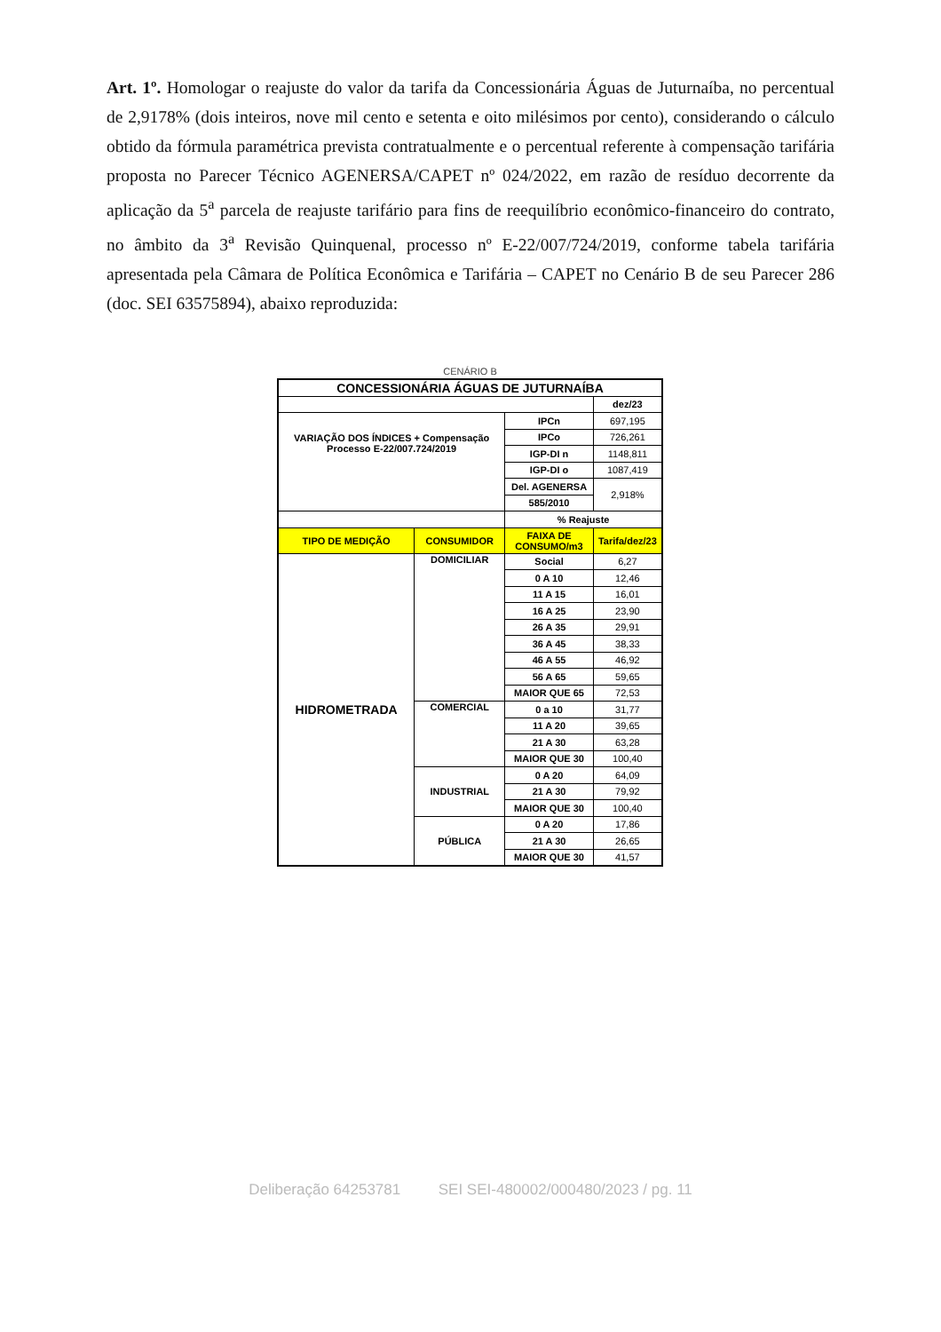Art. 1º. Homologar o reajuste do valor da tarifa da Concessionária Águas de Juturnaíba, no percentual de 2,9178% (dois inteiros, nove mil cento e setenta e oito milésimos por cento), considerando o cálculo obtido da fórmula paramétrica prevista contratualmente e o percentual referente à compensação tarifária proposta no Parecer Técnico AGENERSA/CAPET nº 024/2022, em razão de resíduo decorrente da aplicação da 5<sup>a</sup> parcela de reajuste tarifário para fins de reequilíbrio econômico-financeiro do contrato, no âmbito da 3<sup>a</sup> Revisão Quinquenal, processo nº E-22/007/724/2019, conforme tabela tarifária apresentada pela Câmara de Política Econômica e Tarifária – CAPET no Cenário B de seu Parecer 286 (doc. SEI 63575894), abaixo reproduzida:
CENÁRIO B
| CONCESSIONÁRIA ÁGUAS DE JUTURNAÍBA | | | |
| | | | dez/23 |
| VARIAÇÃO DOS ÍNDICES + Compensação Processo E-22/007.724/2019 | | IPCn | 697,195 |
| | | IPCo | 726,261 |
| | | IGP-DI n | 1148,811 |
| | | IGP-DI o | 1087,419 |
| | | Del. AGENERSA | 2,918% |
| | | 585/2010 | |
| | | % Reajuste | |
| TIPO DE MEDIÇÃO | CONSUMIDOR | FAIXA DE CONSUMO/m3 | Tarifa/dez/23 |
| HIDROMETRADA | DOMICILIAR | Social | 6,27 |
| | | 0 A 10 | 12,46 |
| | | 11 A 15 | 16,01 |
| | | 16 A 25 | 23,90 |
| | | 26 A 35 | 29,91 |
| | | 36 A 45 | 38,33 |
| | | 46 A 55 | 46,92 |
| | | 56 A 65 | 59,65 |
| | | MAIOR QUE 65 | 72,53 |
| | COMERCIAL | 0 a 10 | 31,77 |
| | | 11 A 20 | 39,65 |
| | | 21 A 30 | 63,28 |
| | | MAIOR QUE 30 | 100,40 |
| | INDUSTRIAL | 0 A 20 | 64,09 |
| | | 21 A 30 | 79,92 |
| | | MAIOR QUE 30 | 100,40 |
| | PÚBLICA | 0 A 20 | 17,86 |
| | | 21 A 30 | 26,65 |
| | | MAIOR QUE 30 | 41,57 |
Deliberação 64253781 SEI SEI-480002/000480/2023 / pg. 11